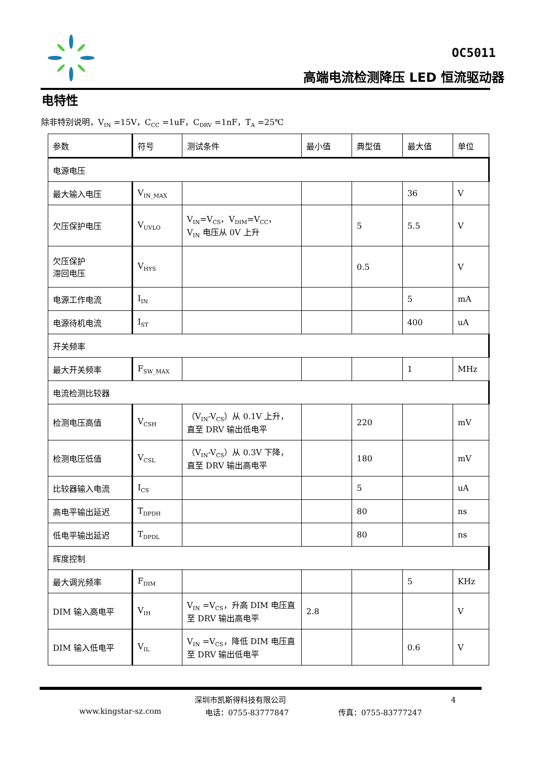OC5011
高端电流检测降压 LED 恒流驱动器
电特性
除非特别说明，V<sub>IN</sub> =15V，C<sub>CC</sub> =1uF，C<sub>DRV</sub> =1nF，T<sub>A</sub> =25℃
| 参数 | 符号 | 测试条件 | 最小值 | 典型值 | 最大值 | 单位 |
| --- | --- | --- | --- | --- | --- | --- |
| 电源电压 | | | | | | |
| 最大输入电压 | V<sub>IN_MAX</sub> | | | | 36 | V |
| 欠压保护电压 | V<sub>UVLO</sub> | V<sub>IN</sub>=V<sub>CS</sub>，V<sub>DIM</sub>=V<sub>CC</sub>， V<sub>IN</sub> 电压从 0V 上升 | | 5 | 5.5 | V |
| 欠压保护 滞回电压 | V<sub>HYS</sub> | | | 0.5 | | V |
| 电源工作电流 | I<sub>IN</sub> | | | | 5 | mA |
| 电源待机电流 | I<sub>ST</sub> | | | | 400 | uA |
| 开关频率 | | | | | | |
| 最大开关频率 | F<sub>SW_MAX</sub> | | | | 1 | MHz |
| 电流检测比较器 | | | | | | |
| 检测电压高值 | V<sub>CSH</sub> | （V<sub>IN</sub>-V<sub>CS</sub>）从 0.1V 上升，直至 DRV 输出低电平 | | 220 | | mV |
| 检测电压低值 | V<sub>CSL</sub> | （V<sub>IN</sub>-V<sub>CS</sub>）从 0.3V 下降，直至 DRV 输出高电平 | | 180 | | mV |
| 比较器输入电流 | I<sub>CS</sub> | | | 5 | | uA |
| 高电平输出延迟 | T<sub>DPDH</sub> | | | 80 | | ns |
| 低电平输出延迟 | T<sub>DPDL</sub> | | | 80 | | ns |
| 辉度控制 | | | | | | |
| 最大调光频率 | F<sub>DIM</sub> | | | | 5 | KHz |
| DIM 输入高电平 | V<sub>IH</sub> | V<sub>IN</sub> =V<sub>CS</sub>，升高 DIM 电压直至 DRV 输出高电平 | 2.8 | | | V |
| DIM 输入低电平 | V<sub>IL</sub> | V<sub>IN</sub> =V<sub>CS</sub>，降低 DIM 电压直至 DRV 输出低电平 | | | 0.6 | V |
深圳市凯斯得科技有限公司 4
www.kingstar-sz.com 电话：0755-83777847 传真：0755-83777247